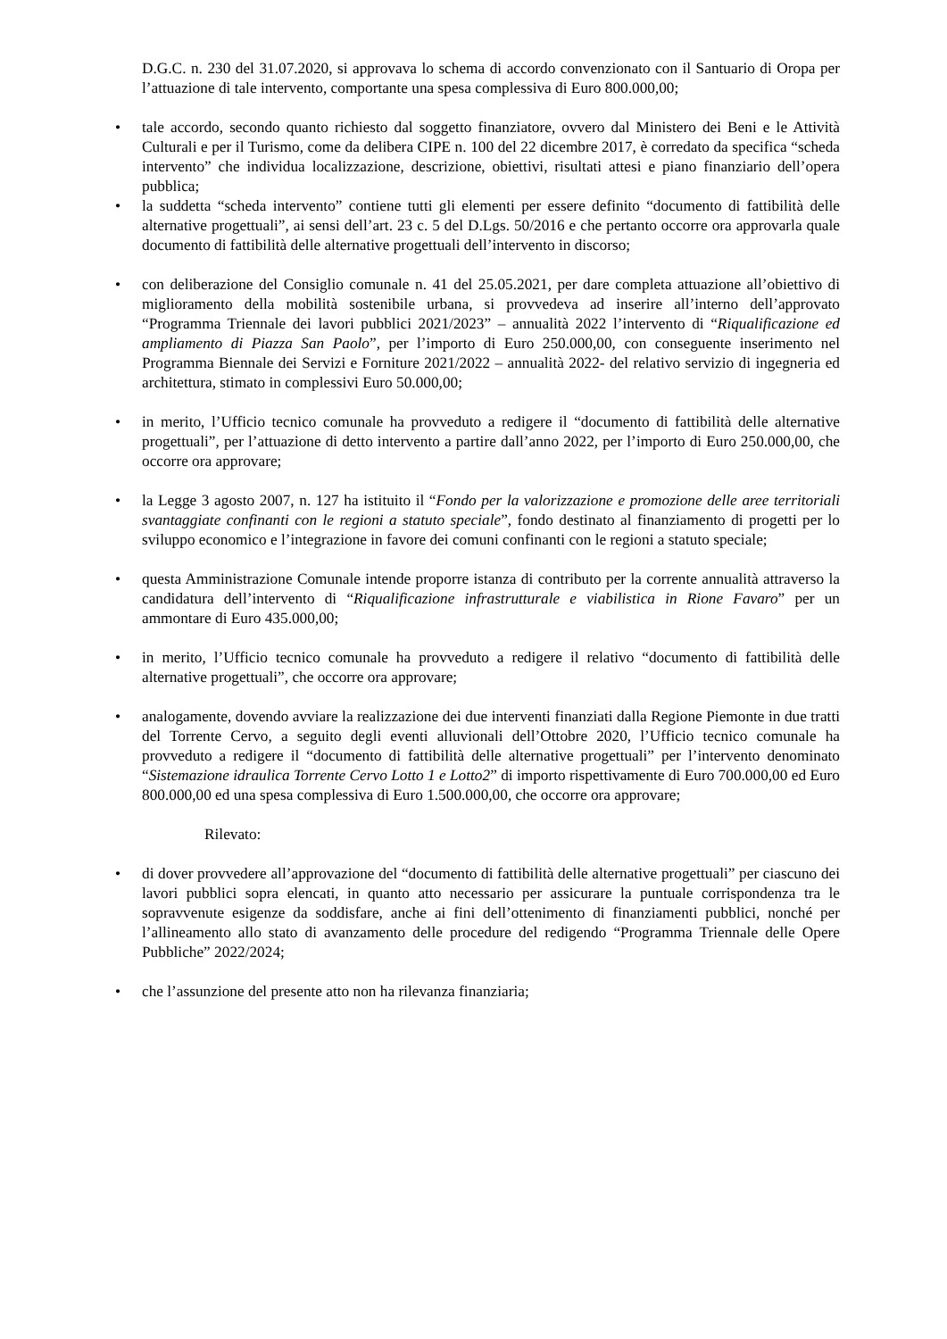D.G.C. n. 230 del 31.07.2020, si approvava lo schema di accordo convenzionato con il Santuario di Oropa per l’attuazione di tale intervento, comportante una spesa complessiva di Euro 800.000,00;
• tale accordo, secondo quanto richiesto dal soggetto finanziatore, ovvero dal Ministero dei Beni e le Attività Culturali e per il Turismo, come da delibera CIPE n. 100 del 22 dicembre 2017, è corredato da specifica “scheda intervento” che individua localizzazione, descrizione, obiettivi, risultati attesi e piano finanziario dell’opera pubblica;
• la suddetta “scheda intervento” contiene tutti gli elementi per essere definito “documento di fattibilità delle alternative progettuali”, ai sensi dell’art. 23 c. 5 del D.Lgs. 50/2016 e che pertanto occorre ora approvarla quale documento di fattibilità delle alternative progettuali dell’intervento in discorso;
• con deliberazione del Consiglio comunale n. 41 del 25.05.2021, per dare completa attuazione all’obiettivo di miglioramento della mobilità sostenibile urbana, si provvedeva ad inserire all’interno dell’approvato “Programma Triennale dei lavori pubblici 2021/2023” – annualità 2022 l’intervento di “Riqualificazione ed ampliamento di Piazza San Paolo”, per l’importo di Euro 250.000,00, con conseguente inserimento nel Programma Biennale dei Servizi e Forniture 2021/2022 – annualità 2022- del relativo servizio di ingegneria ed architettura, stimato in complessivi Euro 50.000,00;
• in merito, l’Ufficio tecnico comunale ha provveduto a redigere il “documento di fattibilità delle alternative progettuali”, per l’attuazione di detto intervento a partire dall’anno 2022, per l’importo di Euro 250.000,00, che occorre ora approvare;
• la Legge 3 agosto 2007, n. 127 ha istituito il “Fondo per la valorizzazione e promozione delle aree territoriali svantaggiate confinanti con le regioni a statuto speciale”, fondo destinato al finanziamento di progetti per lo sviluppo economico e l’integrazione in favore dei comuni confinanti con le regioni a statuto speciale;
• questa Amministrazione Comunale intende proporre istanza di contributo per la corrente annualità attraverso la candidatura dell’intervento di “Riqualificazione infrastrutturale e viabilistica in Rione Favaro” per un ammontare di Euro 435.000,00;
• in merito, l’Ufficio tecnico comunale ha provveduto a redigere il relativo “documento di fattibilità delle alternative progettuali”, che occorre ora approvare;
• analogamente, dovendo avviare la realizzazione dei due interventi finanziati dalla Regione Piemonte in due tratti del Torrente Cervo, a seguito degli eventi alluvionali dell’Ottobre 2020, l’Ufficio tecnico comunale ha provveduto a redigere il “documento di fattibilità delle alternative progettuali” per l’intervento denominato “Sistemazione idraulica Torrente Cervo Lotto 1 e Lotto2” di importo rispettivamente di Euro 700.000,00 ed Euro 800.000,00 ed una spesa complessiva di Euro 1.500.000,00, che occorre ora approvare;
Rilevato:
• di dover provvedere all’approvazione del “documento di fattibilità delle alternative progettuali” per ciascuno dei lavori pubblici sopra elencati, in quanto atto necessario per assicurare la puntuale corrispondenza tra le sopravvenute esigenze da soddisfare, anche ai fini dell’ottenimento di finanziamenti pubblici, nonché per l’allineamento allo stato di avanzamento delle procedure del redigendo “Programma Triennale delle Opere Pubbliche” 2022/2024;
• che l’assunzione del presente atto non ha rilevanza finanziaria;